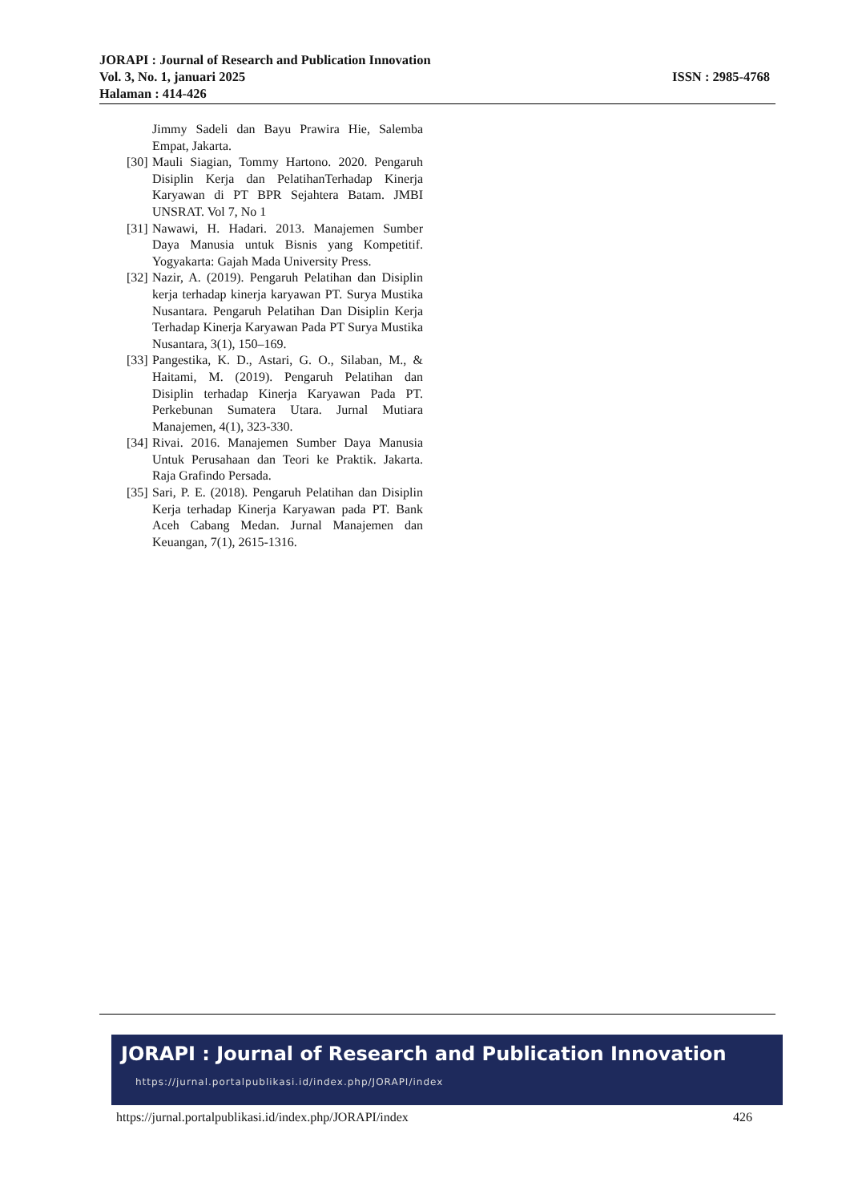JORAPI : Journal of Research and Publication Innovation
Vol. 3, No. 1, januari 2025 ISSN : 2985-4768
Halaman : 414-426
Jimmy Sadeli dan Bayu Prawira Hie, Salemba Empat, Jakarta.
[30] Mauli Siagian, Tommy Hartono. 2020. Pengaruh Disiplin Kerja dan PelatihanTerhadap Kinerja Karyawan di PT BPR Sejahtera Batam. JMBI UNSRAT. Vol 7, No 1
[31] Nawawi, H. Hadari. 2013. Manajemen Sumber Daya Manusia untuk Bisnis yang Kompetitif. Yogyakarta: Gajah Mada University Press.
[32] Nazir, A. (2019). Pengaruh Pelatihan dan Disiplin kerja terhadap kinerja karyawan PT. Surya Mustika Nusantara. Pengaruh Pelatihan Dan Disiplin Kerja Terhadap Kinerja Karyawan Pada PT Surya Mustika Nusantara, 3(1), 150–169.
[33] Pangestika, K. D., Astari, G. O., Silaban, M., & Haitami, M. (2019). Pengaruh Pelatihan dan Disiplin terhadap Kinerja Karyawan Pada PT. Perkebunan Sumatera Utara. Jurnal Mutiara Manajemen, 4(1), 323-330.
[34] Rivai. 2016. Manajemen Sumber Daya Manusia Untuk Perusahaan dan Teori ke Praktik. Jakarta. Raja Grafindo Persada.
[35] Sari, P. E. (2018). Pengaruh Pelatihan dan Disiplin Kerja terhadap Kinerja Karyawan pada PT. Bank Aceh Cabang Medan. Jurnal Manajemen dan Keuangan, 7(1), 2615-1316.
JORAPI : Journal of Research and Publication Innovation
https://jurnal.portalpublikasi.id/index.php/JORAPI/index
https://jurnal.portalpublikasi.id/index.php/JORAPI/index 426